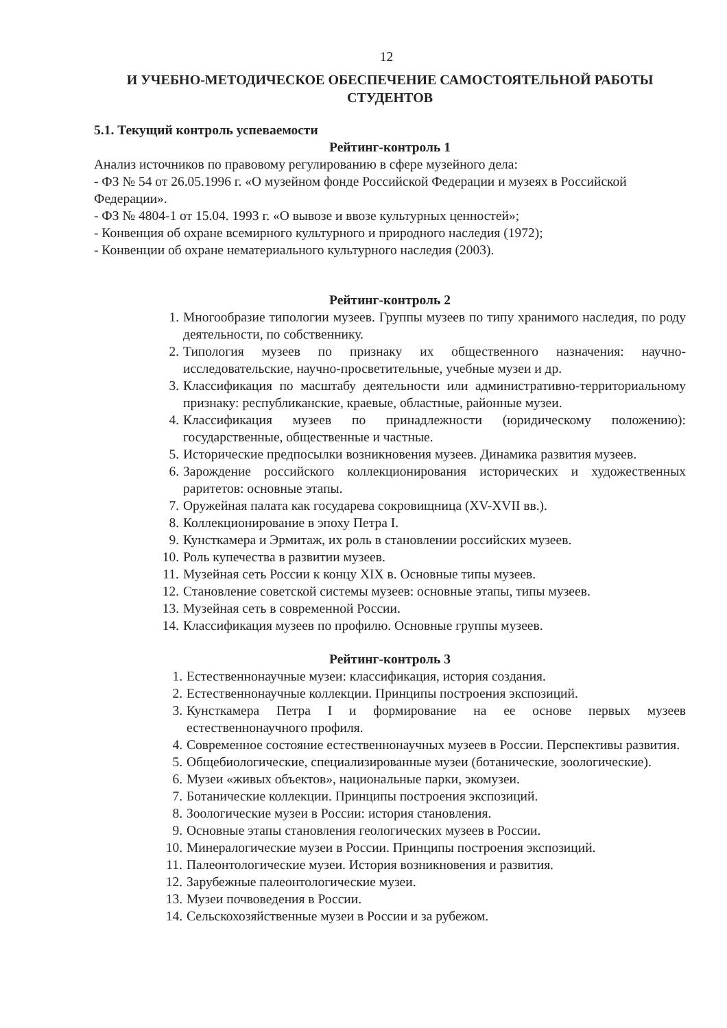12
И УЧЕБНО-МЕТОДИЧЕСКОЕ ОБЕСПЕЧЕНИЕ САМОСТОЯТЕЛЬНОЙ РАБОТЫ СТУДЕНТОВ
5.1. Текущий контроль успеваемости
Рейтинг-контроль 1
Анализ источников по правовому регулированию в сфере музейного дела:
- ФЗ № 54 от 26.05.1996 г. «О музейном фонде Российской Федерации и музеях в Российской Федерации».
- ФЗ № 4804-1 от 15.04. 1993 г. «О вывозе и ввозе культурных ценностей»;
- Конвенция об охране всемирного культурного и природного наследия (1972);
- Конвенции об охране нематериального культурного наследия (2003).
Рейтинг-контроль 2
1. Многообразие типологии музеев. Группы музеев по типу хранимого наследия, по роду деятельности, по собственнику.
2. Типология музеев по признаку их общественного назначения: научно-исследовательские, научно-просветительные, учебные музеи и др.
3. Классификация по масштабу деятельности или административно-территориальному признаку: республиканские, краевые, областные, районные музеи.
4. Классификация музеев по принадлежности (юридическому положению): государственные, общественные и частные.
5. Исторические предпосылки возникновения музеев. Динамика развития музеев.
6. Зарождение российского коллекционирования исторических и художественных раритетов: основные этапы.
7. Оружейная палата как государева сокровищница (XV-XVII вв.).
8. Коллекционирование в эпоху Петра I.
9. Кунсткамера и Эрмитаж, их роль в становлении российских музеев.
10. Роль купечества в развитии музеев.
11. Музейная сеть России к концу XIX в. Основные типы музеев.
12. Становление советской системы музеев: основные этапы, типы музеев.
13. Музейная сеть в современной России.
14. Классификация музеев по профилю. Основные группы музеев.
Рейтинг-контроль 3
1. Естественнонаучные музеи: классификация, история создания.
2. Естественнонаучные коллекции. Принципы построения экспозиций.
3. Кунсткамера Петра I и формирование на ее основе первых музеев естественнонаучного профиля.
4. Современное состояние естественнонаучных музеев в России. Перспективы развития.
5. Общебиологические, специализированные музеи (ботанические, зоологические).
6. Музеи «живых объектов», национальные парки, экомузеи.
7. Ботанические коллекции. Принципы построения экспозиций.
8. Зоологические музеи в России: история становления.
9. Основные этапы становления геологических музеев в России.
10. Минералогические музеи в России. Принципы построения экспозиций.
11. Палеонтологические музеи. История возникновения и развития.
12. Зарубежные палеонтологические музеи.
13. Музеи почвоведения в России.
14. Сельскохозяйственные музеи в России и за рубежом.